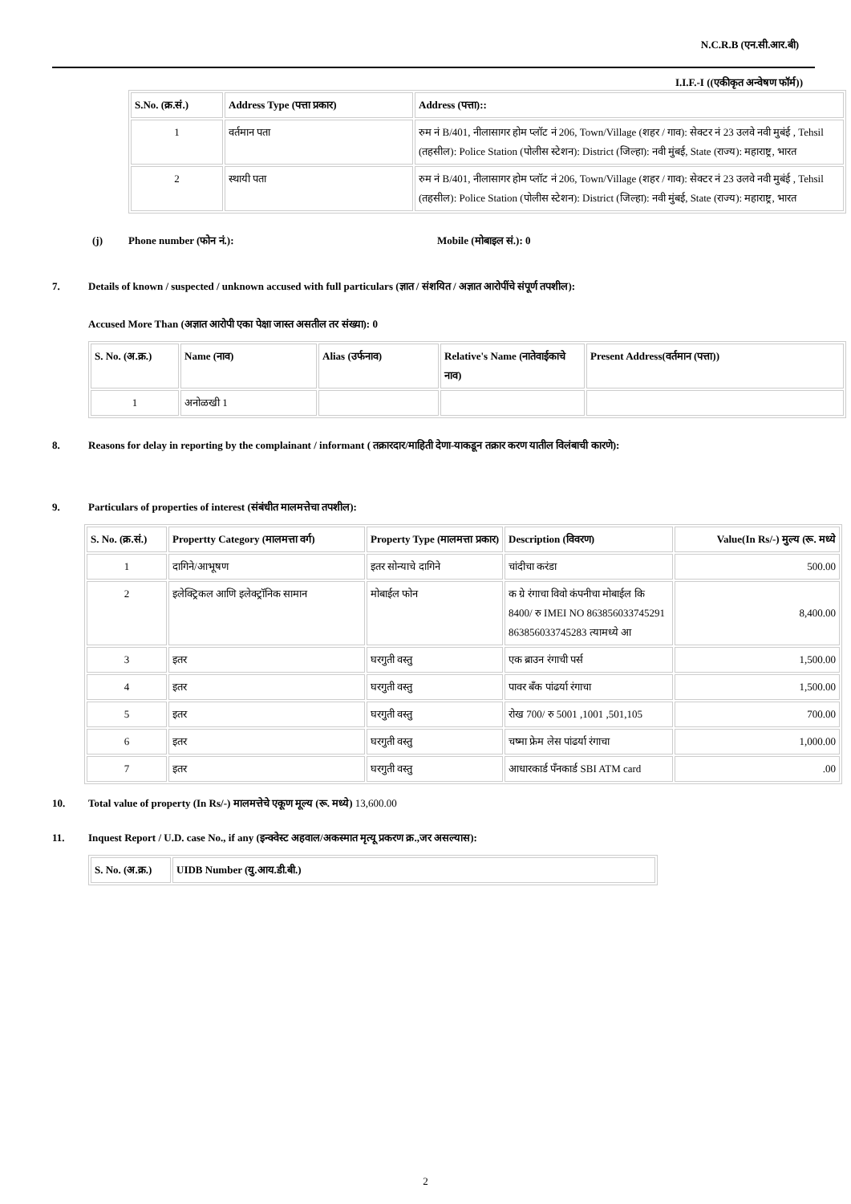N.C.R.B (एन.सी.आर.बी)
I.I.F.-I ((एकीकृत अन्वेषण फॉर्म))
| S.No. (क्र.सं.) | Address Type (पत्ता प्रकार) | Address (पत्ता):: |
| --- | --- | --- |
| 1 | वर्तमान पता | रुम नं B/401, नीलासागर होम प्लॉट नं 206, Town/Village (शहर / गाव): सेक्टर नं 23 उलवे नवी मुबंई , Tehsil (तहसील): Police Station (पोलीस स्टेशन): District (जिल्हा): नवी मुंबई, State (राज्य): महाराष्ट्र, भारत |
| 2 | स्थायी पता | रुम नं B/401, नीलासागर होम प्लॉट नं 206, Town/Village (शहर / गाव): सेक्टर नं 23 उलवे नवी मुबंई , Tehsil (तहसील): Police Station (पोलीस स्टेशन): District (जिल्हा): नवी मुंबई, State (राज्य): महाराष्ट्र, भारत |
(j) Phone number (फोन नं.): Mobile (मोबाइल सं.): 0
7. Details of known / suspected / unknown accused with full particulars (ज्ञात / संशयित / अज्ञात आरोपींचे संपूर्ण तपशील):
Accused More Than (अज्ञात आरोपी एका पेक्षा जास्त असतील तर संख्या): 0
| S. No. (अ.क्र.) | Name (नाव) | Alias (उर्फनाव) | Relative's Name (नातेवाईकाचे नाव) | Present Address(वर्तमान (पत्ता)) |
| --- | --- | --- | --- | --- |
| 1 | अनोळखी 1 | | | |
8. Reasons for delay in reporting by the complainant / informant ( तक्रारदार/माहिती देणा-याकडून तक्रार करण यातील विलंबाची कारणे):
9. Particulars of properties of interest (संबंधीत मालमत्तेचा तपशील):
| S. No. (क्र.सं.) | Propertty Category (मालमत्ता वर्ग) | Property Type (मालमत्ता प्रकार) | Description (विवरण) | Value(In Rs/-) मुल्य (रू. मध्ये |
| --- | --- | --- | --- | --- |
| 1 | दागिने/आभूषण | इतर सोन्याचे दागिने | चांदीचा करंडा | 500.00 |
| 2 | इलेक्ट्रिकल आणि इलेक्ट्रॉनिक सामान | मोबाईल फोन | क ग्रे रंगाचा विवो कंपनीचा मोबाईल कि 8400/ रु IMEI NO 863856033745291 863856033745283 त्यामध्ये आ | 8,400.00 |
| 3 | इतर | घरगुती वस्तु | एक ब्राउन रंगाची पर्स | 1,500.00 |
| 4 | इतर | घरगुती वस्तु | पावर बँक पांढर्या रंगाचा | 1,500.00 |
| 5 | इतर | घरगुती वस्तु | रोख 700/ रु 5001 ,1001 ,501,105 | 700.00 |
| 6 | इतर | घरगुती वस्तु | चष्मा फ्रेम लेस पांढर्या रंगाचा | 1,000.00 |
| 7 | इतर | घरगुती वस्तु | आधारकार्ड पँनकार्ड SBI ATM card | .00 |
10. Total value of property (In Rs/-) मालमत्तेचे एकूण मूल्य (रू. मध्ये) 13,600.00
11. Inquest Report / U.D. case No., if any (इन्क्वेस्ट अहवाल/अकस्मात मृत्यू प्रकरण क्र.,जर असल्यास):
| S. No. (अ.क्र.) | UIDB Number (यु.आय.डी.बी.) |
| --- | --- |
2